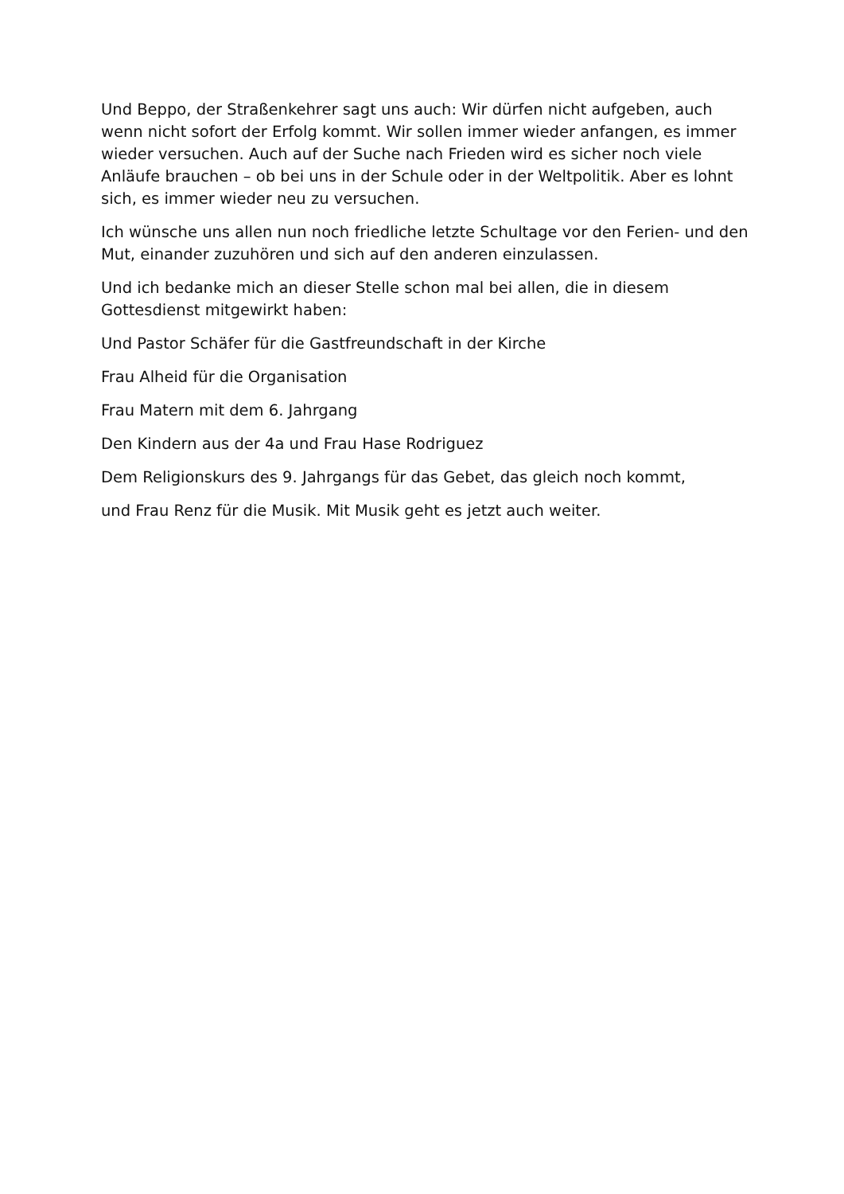Und Beppo, der Straßenkehrer sagt uns auch: Wir dürfen nicht aufgeben, auch wenn nicht sofort der Erfolg kommt. Wir sollen immer wieder anfangen, es immer wieder versuchen. Auch auf der Suche nach Frieden wird es sicher noch viele Anläufe brauchen – ob bei uns in der Schule oder in der Weltpolitik. Aber es lohnt sich, es immer wieder neu zu versuchen.
Ich wünsche uns allen nun noch friedliche letzte Schultage vor den Ferien- und den Mut, einander zuzuhören und sich auf den anderen einzulassen.
Und ich bedanke mich an dieser Stelle schon mal bei allen, die in diesem Gottesdienst mitgewirkt haben:
Und Pastor Schäfer für die Gastfreundschaft in der Kirche
Frau Alheid für die Organisation
Frau Matern mit dem 6. Jahrgang
Den Kindern aus der 4a und Frau Hase Rodriguez
Dem Religionskurs des 9. Jahrgangs für das Gebet, das gleich noch kommt,
und Frau Renz für die Musik. Mit Musik geht es jetzt auch weiter.